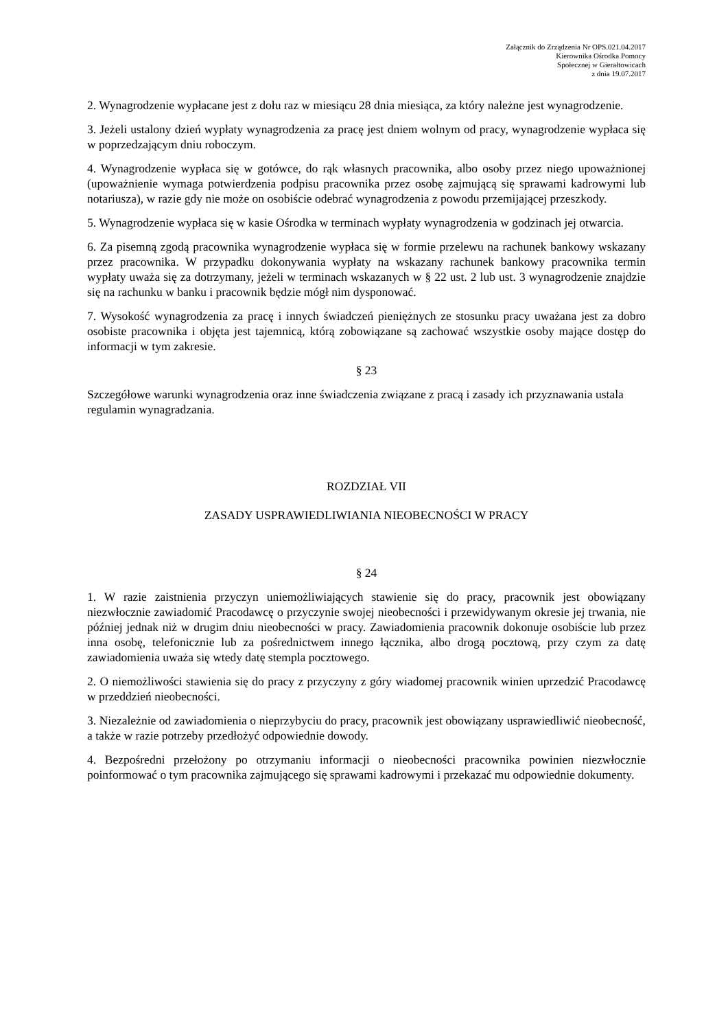Załącznik do Zrządzenia Nr OPS.021.04.2017
Kierownika Ośrodka Pomocy
Społecznej w Gierałtowicach
z dnia 19.07.2017
2. Wynagrodzenie wypłacane jest z dołu raz w miesiącu 28 dnia miesiąca, za który należne jest wynagrodzenie.
3. Jeżeli ustalony dzień wypłaty wynagrodzenia za pracę jest dniem wolnym od pracy, wynagrodzenie wypłaca się w poprzedzającym dniu roboczym.
4. Wynagrodzenie wypłaca się w gotówce, do rąk własnych pracownika, albo osoby przez niego upoważnionej (upoważnienie wymaga potwierdzenia podpisu pracownika przez osobę zajmującą się sprawami kadrowymi lub notariusza), w razie gdy nie może on osobiście odebrać wynagrodzenia z powodu przemijającej przeszkody.
5. Wynagrodzenie wypłaca się w kasie Ośrodka w terminach wypłaty wynagrodzenia w godzinach jej otwarcia.
6. Za pisemną zgodą pracownika wynagrodzenie wypłaca się w formie przelewu na rachunek bankowy wskazany przez pracownika. W przypadku dokonywania wypłaty na wskazany rachunek bankowy pracownika termin wypłaty uważa się za dotrzymany, jeżeli w terminach wskazanych w § 22 ust. 2 lub ust. 3 wynagrodzenie znajdzie się na rachunku w banku i pracownik będzie mógł nim dysponować.
7. Wysokość wynagrodzenia za pracę i innych świadczeń pieniężnych ze stosunku pracy uważana jest za dobro osobiste pracownika i objęta jest tajemnicą, którą zobowiązane są zachować wszystkie osoby mające dostęp do informacji w tym zakresie.
§ 23
Szczegółowe warunki wynagrodzenia oraz inne świadczenia związane z pracą i zasady ich przyznawania ustala regulamin wynagradzania.
ROZDZIAŁ VII
ZASADY USPRAWIEDLIWIANIA NIEOBECNOŚCI W PRACY
§ 24
1. W razie zaistnienia przyczyn uniemożliwiających stawienie się do pracy, pracownik jest obowiązany niezwłocznie zawiadomić Pracodawcę o przyczynie swojej nieobecności i przewidywanym okresie jej trwania, nie później jednak niż w drugim dniu nieobecności w pracy. Zawiadomienia pracownik dokonuje osobiście lub przez inna osobę, telefonicznie lub za pośrednictwem innego łącznika, albo drogą pocztową, przy czym za datę zawiadomienia uważa się wtedy datę stempla pocztowego.
2. O niemożliwości stawienia się do pracy z przyczyny z góry wiadomej pracownik winien uprzedzić Pracodawcę w przeddzień nieobecności.
3. Niezależnie od zawiadomienia o nieprzybyciu do pracy, pracownik jest obowiązany usprawiedliwić nieobecność, a także w razie potrzeby przedłożyć odpowiednie dowody.
4. Bezpośredni przełożony po otrzymaniu informacji o nieobecności pracownika powinien niezwłocznie poinformować o tym pracownika zajmującego się sprawami kadrowymi i przekazać mu odpowiednie dokumenty.